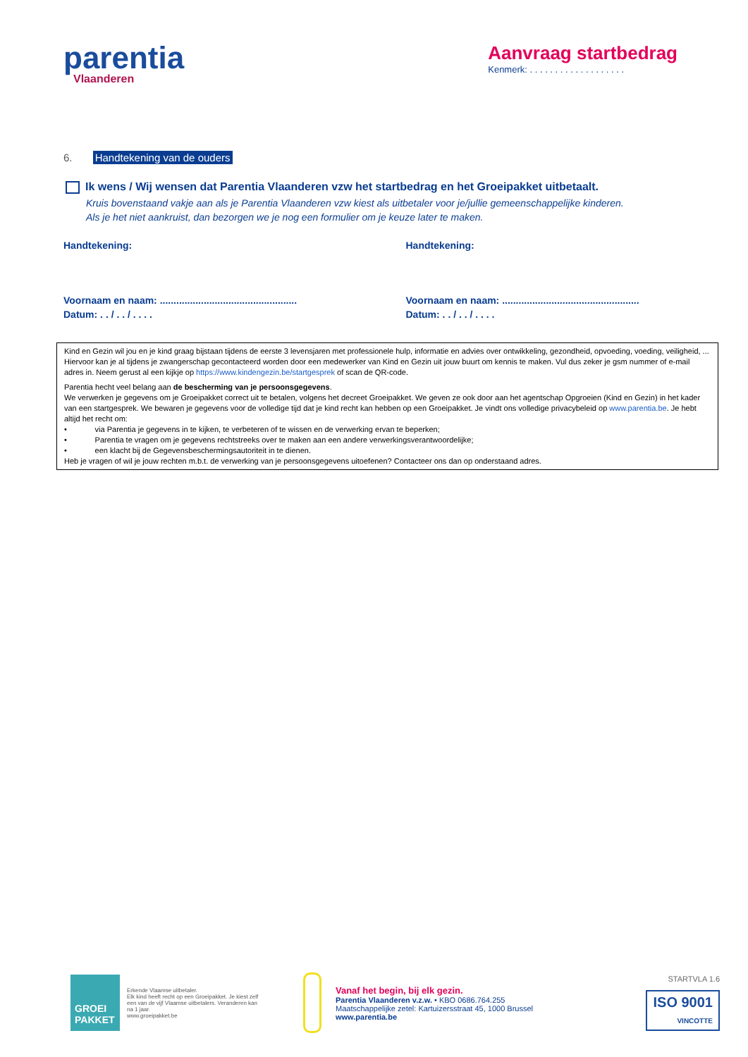parentia
Vlaanderen
Aanvraag startbedrag
Kenmerk: . . . . . . . . . . . . . . . . . . .
6. Handtekening van de ouders
Ik wens / Wij wensen dat Parentia Vlaanderen vzw het startbedrag en het Groeipakket uitbetaalt.
Kruis bovenstaand vakje aan als je Parentia Vlaanderen vzw kiest als uitbetaler voor je/jullie gemeenschappelijke kinderen.
Als je het niet aankruist, dan bezorgen we je nog een formulier om je keuze later te maken.
Handtekening:
Voornaam en naam: ..................................................
Datum: . . / . . / . . . .
Handtekening:
Voornaam en naam: ..................................................
Datum: . . / . . / . . . .
Kind en Gezin wil jou en je kind graag bijstaan tijdens de eerste 3 levensjaren met professionele hulp, informatie en advies over ontwikkeling, gezondheid, opvoeding, voeding, veiligheid, ... Hiervoor kan je al tijdens je zwangerschap gecontacteerd worden door een medewerker van Kind en Gezin uit jouw buurt om kennis te maken. Vul dus zeker je gsm nummer of e-mail adres in. Neem gerust al een kijkje op https://www.kindengezin.be/startgesprek of scan de QR-code.
Parentia hecht veel belang aan de bescherming van je persoonsgegevens.
We verwerken je gegevens om je Groeipakket correct uit te betalen, volgens het decreet Groeipakket. We geven ze ook door aan het agentschap Opgroeien (Kind en Gezin) in het kader van een startgesprek. We bewaren je gegevens voor de volledige tijd dat je kind recht kan hebben op een Groeipakket. Je vindt ons volledige privacybeleid op www.parentia.be. Je hebt altijd het recht om:
• via Parentia je gegevens in te kijken, te verbeteren of te wissen en de verwerking ervan te beperken;
• Parentia te vragen om je gegevens rechtstreeks over te maken aan een andere verwerkingsverantwoordelijke;
• een klacht bij de Gegevensbeschermingsautoriteit in te dienen.
Heb je vragen of wil je jouw rechten m.b.t. de verwerking van je persoonsgegevens uitoefenen? Contacteer ons dan op onderstaand adres.
GROEI PAKKET
Erkende Vlaamse uitbetaler.
Elk kind heeft recht op een Groeipakket. Je kiest zelf een van de vijf Vlaamse uitbetalers. Veranderen kan na 1 jaar.
www.groeipakket.be
Vanaf het begin, bij elk gezin.
Parentia Vlaanderen v.z.w. • KBO 0686.764.255
Maatschappelijke zetel: Kartuizersstraat 45, 1000 Brussel
www.parentia.be
STARTVLA 1.6
ISO 9001
VINCOTTE